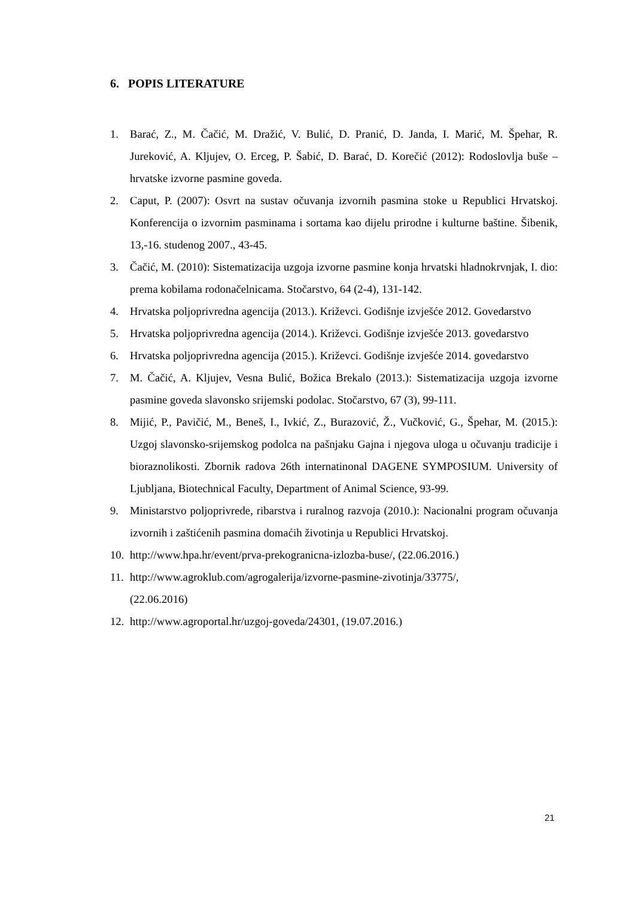6. POPIS LITERATURE
1. Barać, Z., M. Čačić, M. Dražić, V. Bulić, D. Pranić, D. Janda, I. Marić, M. Špehar, R. Jureković, A. Kljujev, O. Erceg, P. Šabić, D. Barać, D. Korečić (2012): Rodoslovlja buše – hrvatske izvorne pasmine goveda.
2. Caput, P. (2007): Osvrt na sustav očuvanja izvornih pasmina stoke u Republici Hrvatskoj. Konferencija o izvornim pasminama i sortama kao dijelu prirodne i kulturne baštine. Šibenik, 13,-16. studenog 2007., 43-45.
3. Čačić, M. (2010): Sistematizacija uzgoja izvorne pasmine konja hrvatski hladnokrvnjak, I. dio: prema kobilama rodonačelnicama. Stočarstvo, 64 (2-4), 131-142.
4. Hrvatska poljoprivredna agencija (2013.). Križevci. Godišnje izvješće 2012. Govedarstvo
5. Hrvatska poljoprivredna agencija (2014.). Križevci. Godišnje izvješće 2013. govedarstvo
6. Hrvatska poljoprivredna agencija (2015.). Križevci. Godišnje izvješće 2014. govedarstvo
7. M. Čačić, A. Kljujev, Vesna Bulić, Božica Brekalo (2013.): Sistematizacija uzgoja izvorne pasmine goveda slavonsko srijemski podolac. Stočarstvo, 67 (3), 99-111.
8. Mijić, P., Pavičić, M., Beneš, I., Ivkić, Z., Burazović, Ž., Vučković, G., Špehar, M. (2015.): Uzgoj slavonsko-srijemskog podolca na pašnjaku Gajna i njegova uloga u očuvanju tradicije i bioraznolikosti. Zbornik radova 26th internatinonal DAGENE SYMPOSIUM. University of Ljubljana, Biotechnical Faculty, Department of Animal Science, 93-99.
9. Ministarstvo poljoprivrede, ribarstva i ruralnog razvoja (2010.): Nacionalni program očuvanja izvornih i zaštićenih pasmina domaćih životinja u Republici Hrvatskoj.
10. http://www.hpa.hr/event/prva-prekogranicna-izlozba-buse/, (22.06.2016.)
11. http://www.agroklub.com/agrogalerija/izvorne-pasmine-zivotinja/33775/,
(22.06.2016)
12. http://www.agroportal.hr/uzgoj-goveda/24301, (19.07.2016.)
21